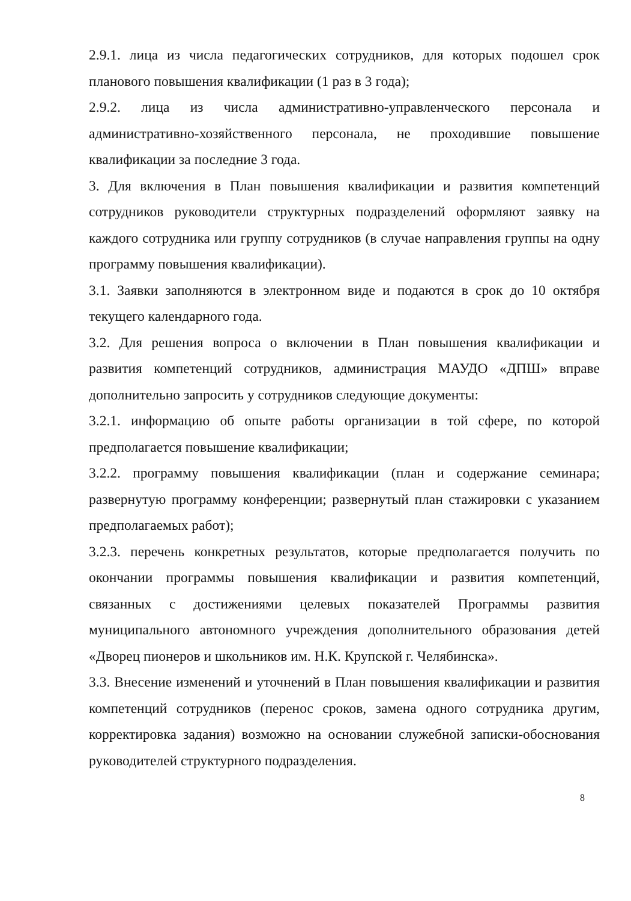2.9.1. лица из числа педагогических сотрудников, для которых подошел срок планового повышения квалификации (1 раз в 3 года);
2.9.2. лица из числа административно-управленческого персонала и административно-хозяйственного персонала, не проходившие повышение квалификации за последние 3 года.
3. Для включения в План повышения квалификации и развития компетенций сотрудников руководители структурных подразделений оформляют заявку на каждого сотрудника или группу сотрудников (в случае направления группы на одну программу повышения квалификации).
3.1. Заявки заполняются в электронном виде и подаются в срок до 10 октября текущего календарного года.
3.2. Для решения вопроса о включении в План повышения квалификации и развития компетенций сотрудников, администрация МАУДО «ДПШ» вправе дополнительно запросить у сотрудников следующие документы:
3.2.1. информацию об опыте работы организации в той сфере, по которой предполагается повышение квалификации;
3.2.2. программу повышения квалификации (план и содержание семинара; развернутую программу конференции; развернутый план стажировки с указанием предполагаемых работ);
3.2.3. перечень конкретных результатов, которые предполагается получить по окончании программы повышения квалификации и развития компетенций, связанных с достижениями целевых показателей Программы развития муниципального автономного учреждения дополнительного образования детей «Дворец пионеров и школьников им. Н.К. Крупской г. Челябинска».
3.3. Внесение изменений и уточнений в План повышения квалификации и развития компетенций сотрудников (перенос сроков, замена одного сотрудника другим, корректировка задания) возможно на основании служебной записки-обоснования руководителей структурного подразделения.
8